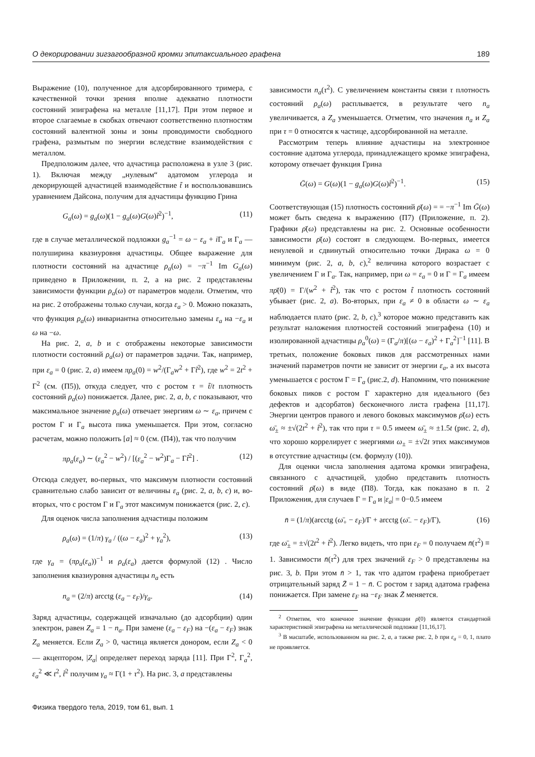О декорировании зигзагообразной кромки эпитаксиального графена 189
Выражение (10), полученное для адсорбированного тримера, с качественной точки зрения вполне адекватно плотности состояний эпиграфена на металле [11,17]. При этом первое и второе слагаемые в скобках отвечают соответственно плотностям состояний валентной зоны и зоны проводимости свободного графена, размытым по энергии вследствие взаимодействия с металлом.
Предположим далее, что адчастица расположена в узле 3 (рис. 1). Включая между „нулевым“ адатомом углерода и декорирующей адчастицей взаимодействие t̃ и воспользовавшись уравнением Дайсона, получим для адчастицы функцию Грина
G<sub>a</sub>(ω) = g<sub>a</sub>(ω)(1 − g<sub>a</sub>(ω)G(ω)t̃<sup>2</sup>)<sup>−1</sup>, (11)
где в случае металлической подложки g<sub>a</sub><sup>−1</sup> = ω − ε<sub>a</sub> + i Γ<sub>a</sub> и Γ<sub>a</sub> — полуширина квазиуровня адчастицы. Общее выражение для плотности состояний на адчастице ρ<sub>a</sub>(ω) = −π<sup>−1</sup> Im G<sub>a</sub>(ω) приведено в Приложении, п. 2, а на рис. 2 представлены зависимости функции ρ<sub>a</sub>(ω) от параметров модели. Отметим, что на рис. 2 отображены только случаи, когда ε<sub>a</sub> > 0. Можно показать, что функция ρ<sub>a</sub>(ω) инвариантна относительно замены ε<sub>a</sub> на −ε<sub>a</sub> и ω на −ω.
На рис. 2, a, b и c отображены некоторые зависимости плотности состояний ρ<sub>a</sub>(ω) от параметров задачи. Так, например, при ε<sub>a</sub> = 0 (рис. 2, a) имеем πρ<sub>a</sub>(0) = w<sup>2</sup>/(Γ<sub>a</sub>w<sup>2</sup> + Γt̃<sup>2</sup>), где w<sup>2</sup> = 2t<sup>2</sup> + Γ<sup>2</sup> (см. (П5)), откуда следует, что с ростом τ = t̃/t плотность состояний ρ<sub>a</sub>(ω) понижается. Далее, рис. 2, a, b, c показывают, что максимальное значение ρ<sub>a</sub>(ω) отвечает энергиям ω ∼ ε<sub>a</sub>, причем с ростом Γ и Γ<sub>a</sub> высота пика уменьшается. При этом, согласно расчетам, можно положить [a] ≈ 0 (см. (П4)), так что получим
πρ<sub>a</sub>(ε<sub>a</sub>) ∼ (ε<sub>a</sub><sup>2</sup> − w<sup>2</sup>) / [(ε<sub>a</sub><sup>2</sup> − w<sup>2</sup>)Γ<sub>a</sub> − Γt̃<sup>2</sup>] . (12)
Отсюда следует, во-первых, что максимум плотности состояний сравнительно слабо зависит от величины ε<sub>a</sub> (рис. 2, a, b, c) и, во-вторых, что с ростом Γ и Γ<sub>a</sub> этот максимум понижается (рис. 2, c).
Для оценок числа заполнения адчастицы положим
ρ<sub>a</sub>(ω) = (1/π) γ<sub>a</sub> / ((ω − ε<sub>a</sub>)<sup>2</sup> + γ<sub>a</sub><sup>2</sup>), (13)
где γ<sub>a</sub> = (πρ<sub>a</sub>(ε<sub>a</sub>))<sup>−1</sup> и ρ<sub>a</sub>(ε<sub>a</sub>) дается формулой (12) . Число заполнения квазиуровня адчастицы n<sub>a</sub> есть
n<sub>a</sub> = (2/π) arcctg (ε<sub>a</sub> − ε<sub>F</sub>)/γ<sub>a</sub>. (14)
Заряд адчастицы, содержащей изначально (до адсорбции) один электрон, равен Z<sub>a</sub> = 1 − n<sub>a</sub>. При замене (ε<sub>a</sub> − ε<sub>F</sub>) на −(ε<sub>a</sub> − ε<sub>F</sub>) знак Z<sub>a</sub> меняется. Если Z<sub>a</sub> > 0, частица является донором, если Z<sub>a</sub> < 0 — акцептором, |Z<sub>a</sub>| определяет переход заряда [11]. При Γ<sup>2</sup>, Γ<sub>a</sub><sup>2</sup>, ε<sub>a</sub><sup>2</sup> ≪ t<sup>2</sup>, t̃<sup>2</sup> получим γ<sub>a</sub> ≈ Γ(1 + τ<sup>2</sup>). На рис. 3, a представлены
зависимости n<sub>a</sub>(τ<sup>2</sup>). С увеличением константы связи τ плотность состояний ρ<sub>a</sub>(ω) расплывается, в результате чего n<sub>a</sub> увеличивается, а Z<sub>a</sub> уменьшается. Отметим, что значения n<sub>a</sub> и Z<sub>a</sub> при τ = 0 относятся к частице, адсорбированной на металле.
Рассмотрим теперь влияние адчастицы на электронное состояние адатома углерода, принадлежащего кромке эпиграфена, которому отвечает функция Грина
Ḡ(ω) = G(ω)(1 − g<sub>a</sub>(ω)G(ω)t̃<sup>2</sup>)<sup>−1</sup>. (15)
Соответствующая (15) плотность состояний ρ̄(ω) = = −π<sup>−1</sup> Im Ḡ(ω) может быть сведена к выражению (П7) (Приложение, п. 2). Графики ρ̄(ω) представлены на рис. 2. Основные особенности зависимости ρ̄(ω) состоят в следующем. Во-первых, имеется ненулевой и сдвинутый относительно точки Дирака ω = 0 минимум (рис. 2, a, b, c),<sup>2</sup> величина которого возрастает с увеличением Γ и Γ<sub>a</sub>. Так, например, при ω = ε<sub>a</sub> = 0 и Γ = Γ<sub>a</sub> имеем πρ̄(0) = Γ/(w<sup>2</sup> + t̃<sup>2</sup>), так что с ростом t̃ плотность состояний убывает (рис. 2, a). Во-вторых, при ε<sub>a</sub> ≠ 0 в области ω ∼ ε<sub>a</sub> наблюдается плато (рис. 2, b, c),<sup>3</sup> которое можно представить как результат наложения плотностей состояний эпиграфена (10) и изолированной адчастицы ρ<sub>a</sub><sup>0</sup>(ω) = (Γ<sub>a</sub>/π)[(ω − ε<sub>a</sub>)<sup>2</sup> + Γ<sub>a</sub><sup>2</sup>]<sup>−1</sup> [11]. В третьих, положение боковых пиков для рассмотренных нами значений параметров почти не зависит от энергии ε<sub>a</sub>, а их высота уменьшается с ростом Γ = Γ<sub>a</sub> (рис.2, d). Напомним, что понижение боковых пиков с ростом Γ характерно для идеального (без дефектов и адсорбатов) бесконечного листа графена [11,17]. Энергии центров правого и левого боковых максимумов ρ̄(ω) есть ω̄<sub>±</sub> ≈ ±√(2t<sup>2</sup> + t̃<sup>2</sup>), так что при τ = 0.5 имеем ω̄<sub>±</sub> ≈ ±1.5t (рис. 2, d), что хорошо коррелирует с энергиями ω<sub>±</sub> = ±√2t этих максимумов в отсутствие адчастицы (см. формулу (10)).
Для оценки числа заполнения адатома кромки эпиграфена, связанного с адчастицей, удобно представить плотность состояний ρ̄(ω) в виде (П8). Тогда, как показано в п. 2 Приложения, для случаев Γ = Γ<sub>a</sub> и |ε<sub>a</sub>| = 0−0.5 имеем
n̄ = (1/π)(arcctg (ω̄<sub>+</sub> − ε<sub>F</sub>)/Γ + arcctg (ω̄<sub>−</sub> − ε<sub>F</sub>)/Γ), (16)
где ω̄<sub>±</sub> = ±√(2t<sup>2</sup> + t̃<sup>2</sup>). Легко видеть, что при ε<sub>F</sub> = 0 получаем n̄(τ<sup>2</sup>) ≡ 1. Зависимости n̄(τ<sup>2</sup>) для трех значений ε<sub>F</sub> > 0 представлены на рис. 3, b. При этом n̄ > 1, так что адатом графена приобретает отрицательный заряд Z̄ = 1 − n̄. С ростом τ заряд адатома графена понижается. При замене ε<sub>F</sub> на −ε<sub>F</sub> знак Z̄ меняется.
<sup>2</sup> Отметим, что конечное значение функции ρ̄(0) является стандартной характеристикой эпиграфена на металлической подложке [11,16,17].
<sup>3</sup> В масштабе, использованном на рис. 2, a, а также рис. 2, b при ε<sub>a</sub> = 0, 1, плато не проявляется.
Физика твердого тела, 2019, том 61, вып. 1